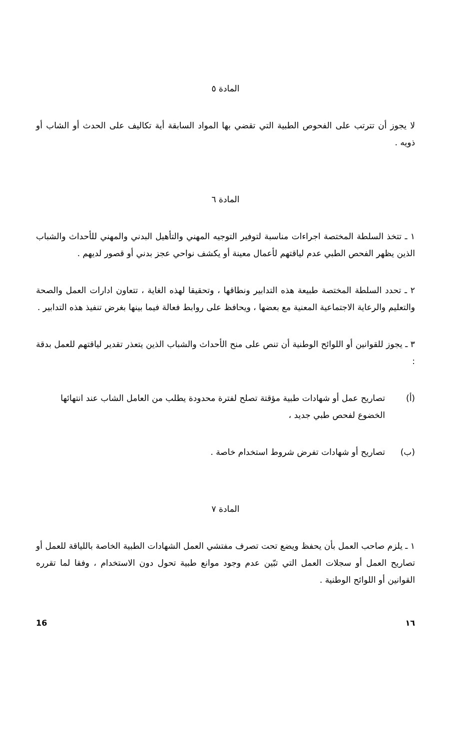المادة ٥
لا يجوز أن تترتب على الفحوص الطبية التي تقضي بها المواد السابقة أية تكاليف على الحدث أو الشاب أو ذويه .
المادة ٦
١ ـ تتخذ السلطة المختصة اجراءات مناسبة لتوفير التوجيه المهني والتأهيل البدني والمهني للأحداث والشباب الذين يظهر الفحص الطبي عدم لياقتهم لأعمال معينة أو يكشف نواحي عجز بدني أو قصور لديهم .
٢ ـ تحدد السلطة المختصة طبيعة هذه التدابير ونطاقها ، وتحقيقا لهذه الغاية ، تتعاون ادارات العمل والصحة والتعليم والرعاية الاجتماعية المعنية مع بعضها ، ويحافظ على روابط فعالة فيما بينها بغرض تنفيذ هذه التدابير .
٣ ـ يجوز للقوانين أو اللوائح الوطنية أن تنص على منح الأحداث والشباب الذين يتعذر تقدير لياقتهم للعمل بدقة :
(أ) تصاريح عمل أو شهادات طبية مؤقتة تصلح لفترة محدودة يطلب من العامل الشاب عند انتهائها الخضوع لفحص طبي جديد ،
(ب) تصاريح أو شهادات تفرض شروط استخدام خاصة .
المادة ٧
١ ـ يلزم صاحب العمل بأن يحفظ ويضع تحت تصرف مفتشي العمل الشهادات الطبية الخاصة باللياقة للعمل أو تصاريح العمل أو سجلات العمل التي تبّين عدم وجود موانع طبية تحول دون الاستخدام ، وفقا لما تقرره القوانين أو اللوائح الوطنية .
16 ١٦